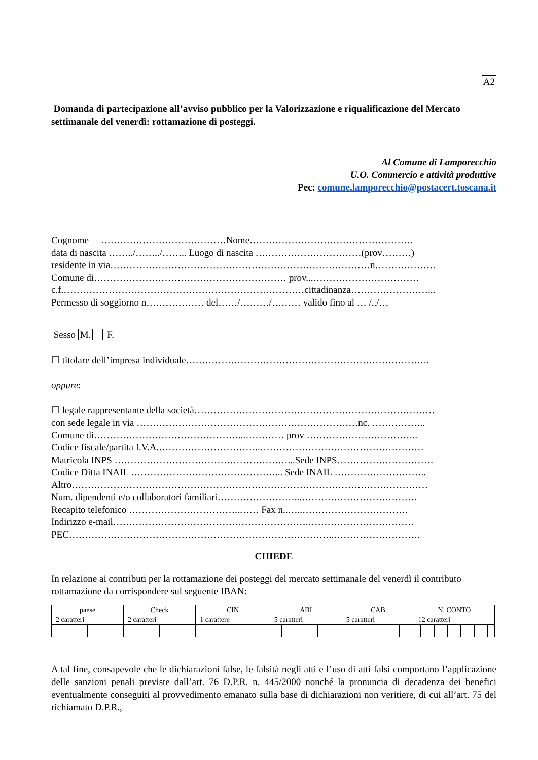A2
Domanda di partecipazione all’avviso pubblico per la Valorizzazione e riqualificazione del Mercato settimanale del venerdì: rottamazione di posteggi.
Al Comune di Lamporecchio
U.O. Commercio e attività produttive
Pec: comune.lamporecchio@postacert.toscana.it
Cognome …………………………………Nome……………………………………………
data di nascita ……../……../…….. Luogo di nascita ……………………………(prov………)
residente in via………………………………………………………………………n……………….
Comune di…………………………………………………… prov...……………………………
c.f.…………………………………………………………………cittadinanza……………………...
Permesso di soggiorno n……………… del……/………/……… valido fino al … /../…
Sesso M. F.
☐ titolare dell’impresa individuale………………………………………………………………….
oppure:
☐ legale rappresentante della società…………………………………………………………………
con sede legale in via ……………………………………………………………nc. ……………..
Comune di………………………………………...………… prov ……………………………..
Codice fiscale/partita I.V.A.…………………………..……………………………………………
Matricola INPS ………………………………………………...Sede INPS…………………………
Codice Ditta INAIL ………………………………………... Sede INAIL ………………………..
Altro…………………………………………………………………………………………………
Num. dipendenti e/o collaboratori familiari……………………...………………………………
Recapito telefonico ……………………………..…… Fax n..…..……………………………
Indirizzo e-mail…………………………………………………….……………………………
PEC………………………………………………………………………..………………………
CHIEDE
In relazione ai contributi per la rottamazione dei posteggi del mercato settimanale del venerdì il contributo rottamazione da corrispondere sul seguente IBAN:
| paese | | Check | | CIN | ABI | | | | | | CAB | | | | | N. CONTO | | | | | | | | | | | |
| 2 caratteri | | 2 caratteri | | 1 carattere | 5 caratteri | | | | | | 5 caratteri | | | | | 12 caratteri | | | | | | | | | | | |
A tal fine, consapevole che le dichiarazioni false, le falsità negli atti e l’uso di atti falsi comportano l’applicazione delle sanzioni penali previste dall’art. 76 D.P.R. n. 445/2000 nonché la pronuncia di decadenza dei benefici eventualmente conseguiti al provvedimento emanato sulla base di dichiarazioni non veritiere, di cui all’art. 75 del richiamato D.P.R.,